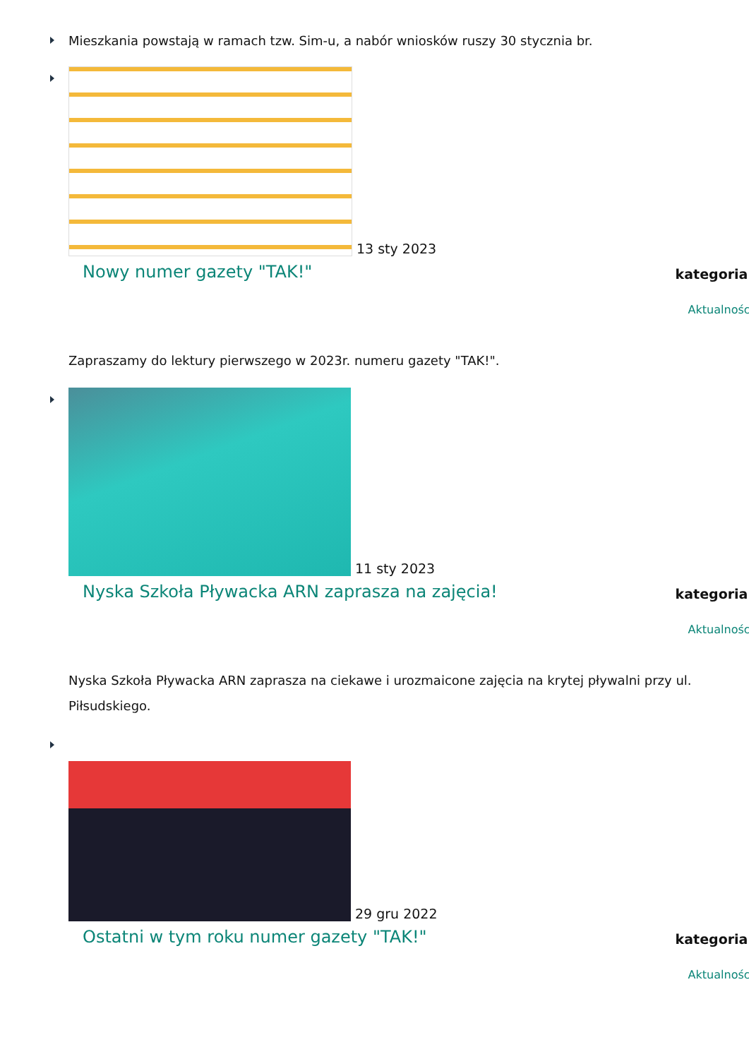Mieszkania powstają w ramach tzw. Sim-u, a nabór wniosków ruszy 30 stycznia br.
13 sty 2023
Nowy numer gazety "TAK!"
kategoria:
Aktualności
Zapraszamy do lektury pierwszego w 2023r. numeru gazety "TAK!".
11 sty 2023
Nyska Szkoła Pływacka ARN zaprasza na zajęcia!
kategoria:
Aktualności
Nyska Szkoła Pływacka ARN zaprasza na ciekawe i urozmaicone zajęcia na krytej pływalni przy ul. Piłsudskiego.
29 gru 2022
Ostatni w tym roku numer gazety "TAK!"
kategoria:
Aktualności